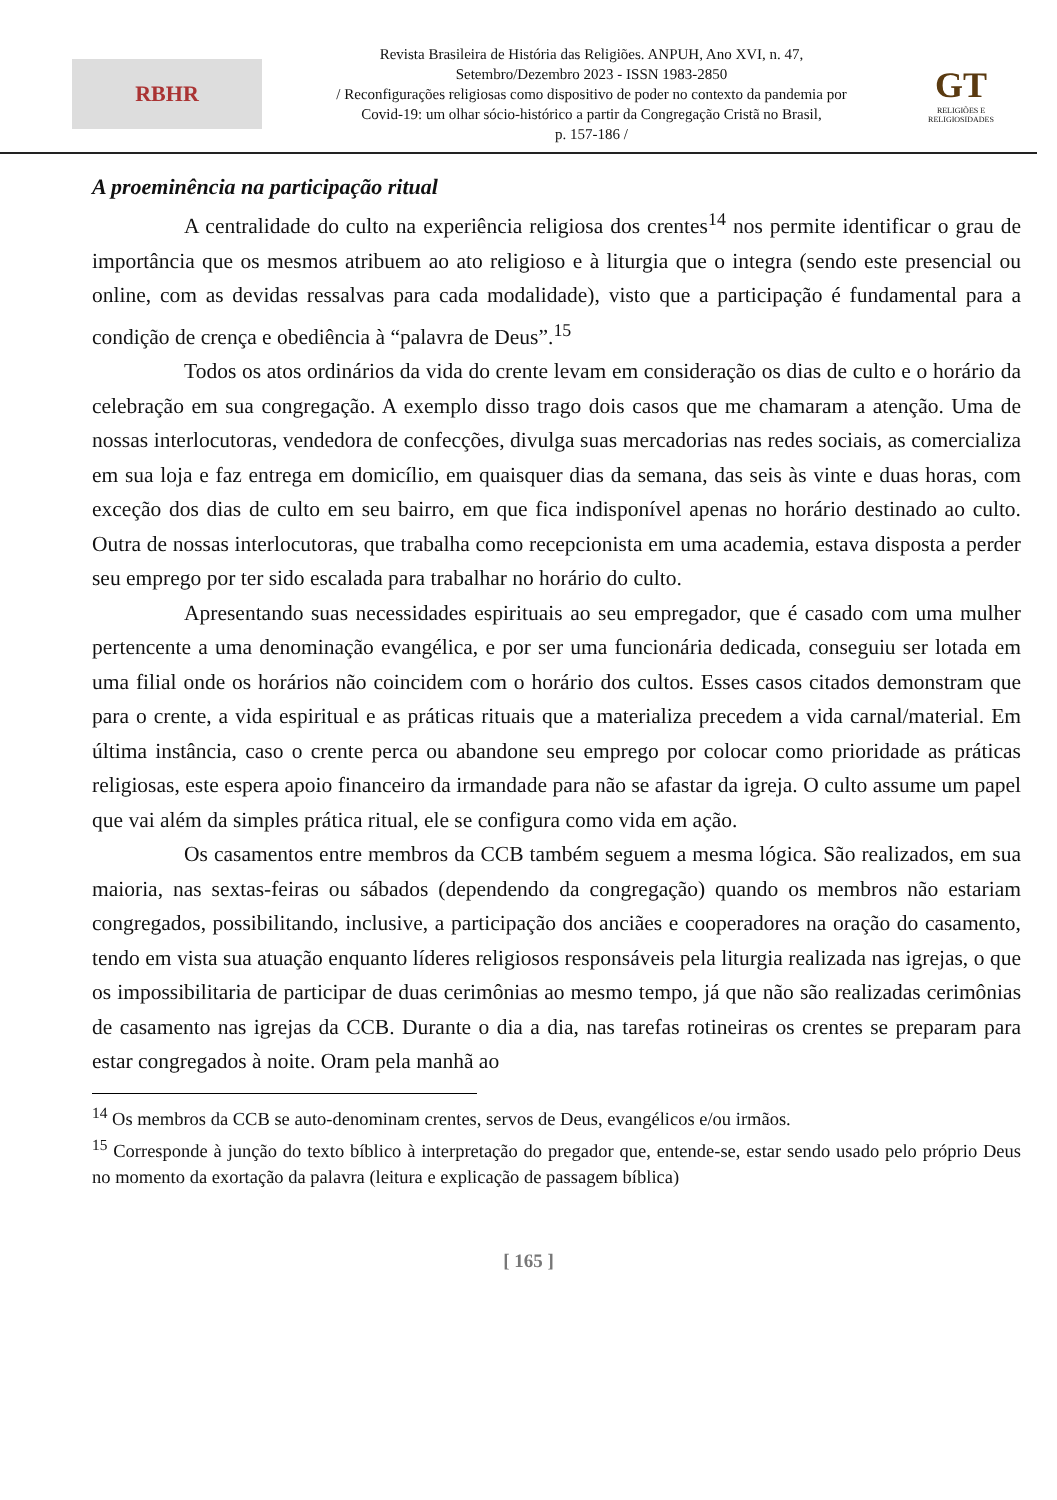RBHR
Revista Brasileira de História das Religiões. ANPUH, Ano XVI, n. 47,
Setembro/Dezembro 2023 - ISSN 1983-2850
/ Reconfigurações religiosas como dispositivo de poder no contexto da pandemia por
Covid-19: um olhar sócio-histórico a partir da Congregação Cristã no Brasil,
p. 157-186 /
GT
RELIGIÕES E RELIGIOSIDADES
A proeminência na participação ritual
A centralidade do culto na experiência religiosa dos crentes<sup>14</sup> nos permite identificar o grau de importância que os mesmos atribuem ao ato religioso e à liturgia que o integra (sendo este presencial ou online, com as devidas ressalvas para cada modalidade), visto que a participação é fundamental para a condição de crença e obediência à “palavra de Deus”.<sup>15</sup>
Todos os atos ordinários da vida do crente levam em consideração os dias de culto e o horário da celebração em sua congregação. A exemplo disso trago dois casos que me chamaram a atenção. Uma de nossas interlocutoras, vendedora de confecções, divulga suas mercadorias nas redes sociais, as comercializa em sua loja e faz entrega em domicílio, em quaisquer dias da semana, das seis às vinte e duas horas, com exceção dos dias de culto em seu bairro, em que fica indisponível apenas no horário destinado ao culto. Outra de nossas interlocutoras, que trabalha como recepcionista em uma academia, estava disposta a perder seu emprego por ter sido escalada para trabalhar no horário do culto.
Apresentando suas necessidades espirituais ao seu empregador, que é casado com uma mulher pertencente a uma denominação evangélica, e por ser uma funcionária dedicada, conseguiu ser lotada em uma filial onde os horários não coincidem com o horário dos cultos. Esses casos citados demonstram que para o crente, a vida espiritual e as práticas rituais que a materializa precedem a vida carnal/material. Em última instância, caso o crente perca ou abandone seu emprego por colocar como prioridade as práticas religiosas, este espera apoio financeiro da irmandade para não se afastar da igreja. O culto assume um papel que vai além da simples prática ritual, ele se configura como vida em ação.
Os casamentos entre membros da CCB também seguem a mesma lógica. São realizados, em sua maioria, nas sextas-feiras ou sábados (dependendo da congregação) quando os membros não estariam congregados, possibilitando, inclusive, a participação dos anciães e cooperadores na oração do casamento, tendo em vista sua atuação enquanto líderes religiosos responsáveis pela liturgia realizada nas igrejas, o que os impossibilitaria de participar de duas cerimônias ao mesmo tempo, já que não são realizadas cerimônias de casamento nas igrejas da CCB. Durante o dia a dia, nas tarefas rotineiras os crentes se preparam para estar congregados à noite. Oram pela manhã ao
<sup>14</sup> Os membros da CCB se auto-denominam crentes, servos de Deus, evangélicos e/ou irmãos.
<sup>15</sup> Corresponde à junção do texto bíblico à interpretação do pregador que, entende-se, estar sendo usado pelo próprio Deus no momento da exortação da palavra (leitura e explicação de passagem bíblica)
[ 165 ]